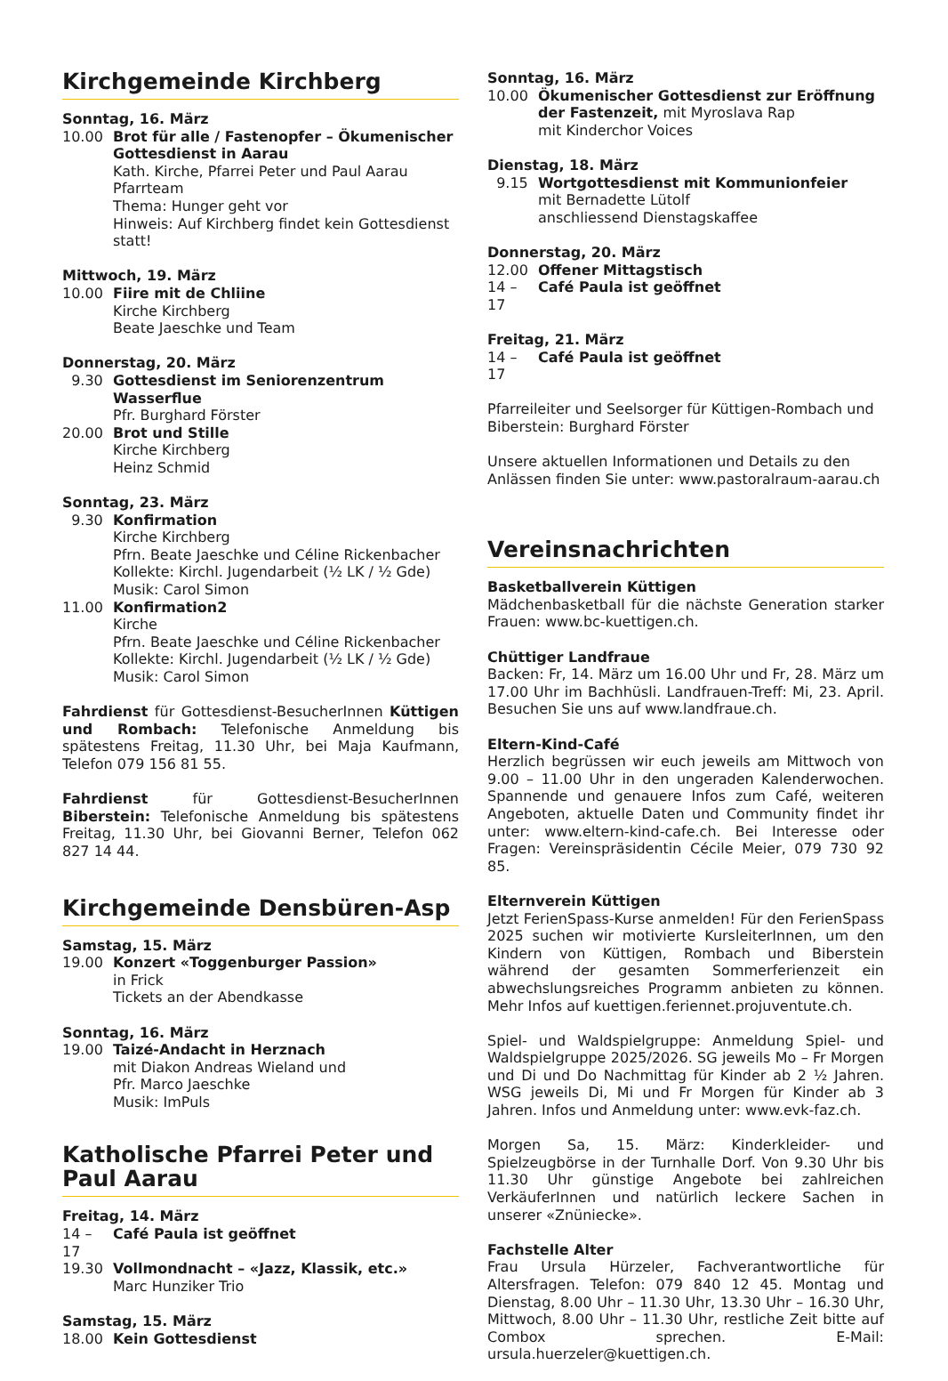Kirchgemeinde Kirchberg
Sonntag, 16. März
10.00 Brot für alle / Fastenopfer – Ökumenischer Gottesdienst in Aarau
Kath. Kirche, Pfarrei Peter und Paul Aarau
Pfarrteam
Thema: Hunger geht vor
Hinweis: Auf Kirchberg findet kein Gottesdienst statt!
Mittwoch, 19. März
10.00 Fiire mit de Chliine
Kirche Kirchberg
Beate Jaeschke und Team
Donnerstag, 20. März
9.30 Gottesdienst im Seniorenzentrum Wasserflue
Pfr. Burghard Förster
20.00 Brot und Stille
Kirche Kirchberg
Heinz Schmid
Sonntag, 23. März
9.30 Konfirmation
Kirche Kirchberg
Pfrn. Beate Jaeschke und Céline Rickenbacher
Kollekte: Kirchl. Jugendarbeit (½ LK / ½ Gde)
Musik: Carol Simon
11.00 Konfirmation2
Kirche
Pfrn. Beate Jaeschke und Céline Rickenbacher
Kollekte: Kirchl. Jugendarbeit (½ LK / ½ Gde)
Musik: Carol Simon
Fahrdienst für Gottesdienst-BesucherInnen Küttigen und Rombach: Telefonische Anmeldung bis spätestens Freitag, 11.30 Uhr, bei Maja Kaufmann, Telefon 079 156 81 55.
Fahrdienst für Gottesdienst-BesucherInnen Biberstein: Telefonische Anmeldung bis spätestens Freitag, 11.30 Uhr, bei Giovanni Berner, Telefon 062 827 14 44.
Kirchgemeinde Densbüren-Asp
Samstag, 15. März
19.00 Konzert «Toggenburger Passion»
in Frick
Tickets an der Abendkasse
Sonntag, 16. März
19.00 Taizé-Andacht in Herznach
mit Diakon Andreas Wieland und
Pfr. Marco Jaeschke
Musik: ImPuls
Katholische Pfarrei Peter und Paul Aarau
Freitag, 14. März
14 – 17
Café Paula ist geöffnet
19.30 Vollmondnacht – «Jazz, Klassik, etc.»
Marc Hunziker Trio
Samstag, 15. März
18.00 Kein Gottesdienst
Sonntag, 16. März
10.00 Ökumenischer Gottesdienst zur Eröffnung der Fastenzeit, mit Myroslava Rap
mit Kinderchor Voices
Dienstag, 18. März
9.15 Wortgottesdienst mit Kommunionfeier
mit Bernadette Lütolf
anschliessend Dienstagskaffee
Donnerstag, 20. März
12.00 Offener Mittagstisch
14 – 17
Café Paula ist geöffnet
Freitag, 21. März
14 – 17
Café Paula ist geöffnet
Pfarreileiter und Seelsorger für Küttigen-Rombach und Biberstein: Burghard Förster
Unsere aktuellen Informationen und Details zu den Anlässen finden Sie unter: www.pastoralraum-aarau.ch
Vereinsnachrichten
Basketballverein Küttigen
Mädchenbasketball für die nächste Generation starker Frauen: www.bc-kuettigen.ch.
Chüttiger Landfraue
Backen: Fr, 14. März um 16.00 Uhr und Fr, 28. März um 17.00 Uhr im Bachhüsli. Landfrauen-Treff: Mi, 23. April. Besuchen Sie uns auf www.landfraue.ch.
Eltern-Kind-Café
Herzlich begrüssen wir euch jeweils am Mittwoch von 9.00 – 11.00 Uhr in den ungeraden Kalenderwochen. Spannende und genauere Infos zum Café, weiteren Angeboten, aktuelle Daten und Community findet ihr unter: www.eltern-kind-cafe.ch. Bei Interesse oder Fragen: Vereinspräsidentin Cécile Meier, 079 730 92 85.
Elternverein Küttigen
Jetzt FerienSpass-Kurse anmelden! Für den FerienSpass 2025 suchen wir motivierte KursleiterInnen, um den Kindern von Küttigen, Rombach und Biberstein während der gesamten Sommerferienzeit ein abwechslungsreiches Programm anbieten zu können. Mehr Infos auf kuettigen.feriennet.projuventute.ch.
Spiel- und Waldspielgruppe: Anmeldung Spiel- und Waldspielgruppe 2025/2026. SG jeweils Mo – Fr Morgen und Di und Do Nachmittag für Kinder ab 2 ½ Jahren. WSG jeweils Di, Mi und Fr Morgen für Kinder ab 3 Jahren. Infos und Anmeldung unter: www.evk-faz.ch.
Morgen Sa, 15. März: Kinderkleider- und Spielzeugbörse in der Turnhalle Dorf. Von 9.30 Uhr bis 11.30 Uhr günstige Angebote bei zahlreichen VerkäuferInnen und natürlich leckere Sachen in unserer «Znüniecke».
Fachstelle Alter
Frau Ursula Hürzeler, Fachverantwortliche für Altersfragen. Telefon: 079 840 12 45. Montag und Dienstag, 8.00 Uhr – 11.30 Uhr, 13.30 Uhr – 16.30 Uhr, Mittwoch, 8.00 Uhr – 11.30 Uhr, restliche Zeit bitte auf Combox sprechen. E-Mail: ursula.huerzeler@kuettigen.ch.